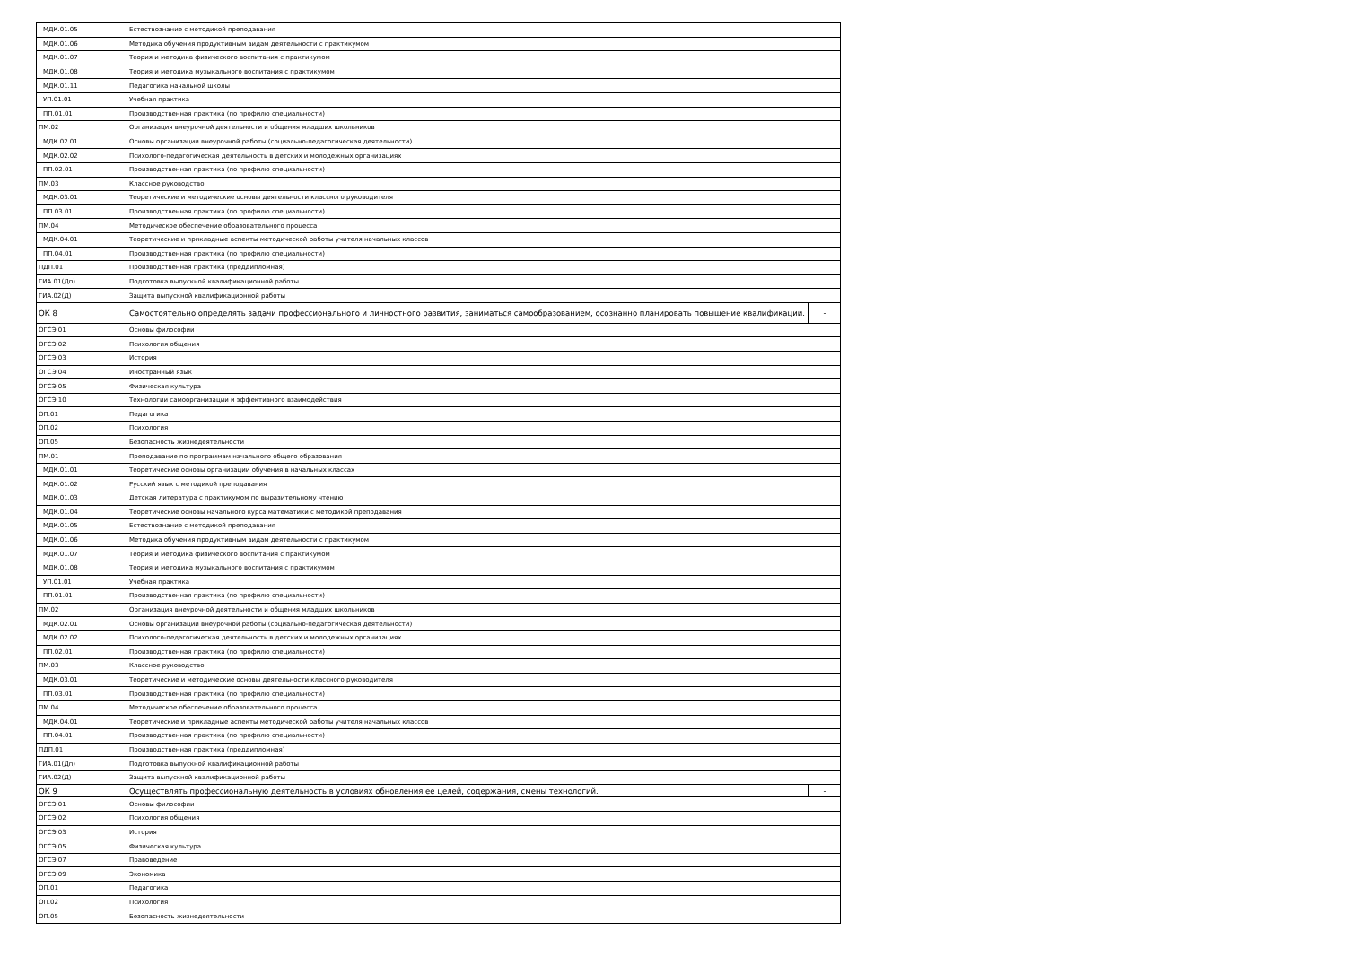| МДК.01.05 | Естествознание с методикой преподавания | |
| МДК.01.06 | Методика обучения продуктивным видам деятельности с практикумом | |
| МДК.01.07 | Теория и методика физического воспитания с практикумом | |
| МДК.01.08 | Теория и методика музыкального воспитания с практикумом | |
| МДК.01.11 | Педагогика начальной школы | |
| УП.01.01 | Учебная практика | |
| ПП.01.01 | Производственная практика (по профилю специальности) | |
| ПМ.02 | Организация внеурочной деятельности и общения младших школьников | |
| МДК.02.01 | Основы организации внеурочной работы (социально-педагогическая деятельности) | |
| МДК.02.02 | Психолого-педагогическая деятельность в детских и молодежных организациях | |
| ПП.02.01 | Производственная практика (по профилю специальности) | |
| ПМ.03 | Классное руководство | |
| МДК.03.01 | Теоретические и методические основы деятельности классного руководителя | |
| ПП.03.01 | Производственная практика (по профилю специальности) | |
| ПМ.04 | Методическое обеспечение образовательного процесса | |
| МДК.04.01 | Теоретические и прикладные аспекты методической работы учителя начальных классов | |
| ПП.04.01 | Производственная практика (по профилю специальности) | |
| ПДП.01 | Производственная практика (преддипломная) | |
| ГИА.01(Дп) | Подготовка выпускной квалификационной работы | |
| ГИА.02(Д) | Защита выпускной квалификационной работы | |
| ОК 8 | Самостоятельно определять задачи профессионального и личностного развития, заниматься самообразованием, осознанно планировать повышение квалификации. | - |
| ОГСЭ.01 | Основы философии | |
| ОГСЭ.02 | Психология общения | |
| ОГСЭ.03 | История | |
| ОГСЭ.04 | Иностранный язык | |
| ОГСЭ.05 | Физическая культура | |
| ОГСЭ.10 | Технологии самоорганизации и эффективного взаимодействия | |
| ОП.01 | Педагогика | |
| ОП.02 | Психология | |
| ОП.05 | Безопасность жизнедеятельности | |
| ПМ.01 | Преподавание по программам начального общего образования | |
| МДК.01.01 | Теоретические основы организации обучения в начальных классах | |
| МДК.01.02 | Русский язык с методикой преподавания | |
| МДК.01.03 | Детская литература с практикумом по выразительному чтению | |
| МДК.01.04 | Теоретические основы начального курса математики с методикой преподавания | |
| МДК.01.05 | Естествознание с методикой преподавания | |
| МДК.01.06 | Методика обучения продуктивным видам деятельности с практикумом | |
| МДК.01.07 | Теория и методика физического воспитания с практикумом | |
| МДК.01.08 | Теория и методика музыкального воспитания с практикумом | |
| УП.01.01 | Учебная практика | |
| ПП.01.01 | Производственная практика (по профилю специальности) | |
| ПМ.02 | Организация внеурочной деятельности и общения младших школьников | |
| МДК.02.01 | Основы организации внеурочной работы (социально-педагогическая деятельности) | |
| МДК.02.02 | Психолого-педагогическая деятельность в детских и молодежных организациях | |
| ПП.02.01 | Производственная практика (по профилю специальности) | |
| ПМ.03 | Классное руководство | |
| МДК.03.01 | Теоретические и методические основы деятельности классного руководителя | |
| ПП.03.01 | Производственная практика (по профилю специальности) | |
| ПМ.04 | Методическое обеспечение образовательного процесса | |
| МДК.04.01 | Теоретические и прикладные аспекты методической работы учителя начальных классов | |
| ПП.04.01 | Производственная практика (по профилю специальности) | |
| ПДП.01 | Производственная практика (преддипломная) | |
| ГИА.01(Дп) | Подготовка выпускной квалификационной работы | |
| ГИА.02(Д) | Защита выпускной квалификационной работы | |
| ОК 9 | Осуществлять профессиональную деятельность в условиях обновления ее целей, содержания, смены технологий. | - |
| ОГСЭ.01 | Основы философии | |
| ОГСЭ.02 | Психология общения | |
| ОГСЭ.03 | История | |
| ОГСЭ.05 | Физическая культура | |
| ОГСЭ.07 | Правоведение | |
| ОГСЭ.09 | Экономика | |
| ОП.01 | Педагогика | |
| ОП.02 | Психология | |
| ОП.05 | Безопасность жизнедеятельности | |